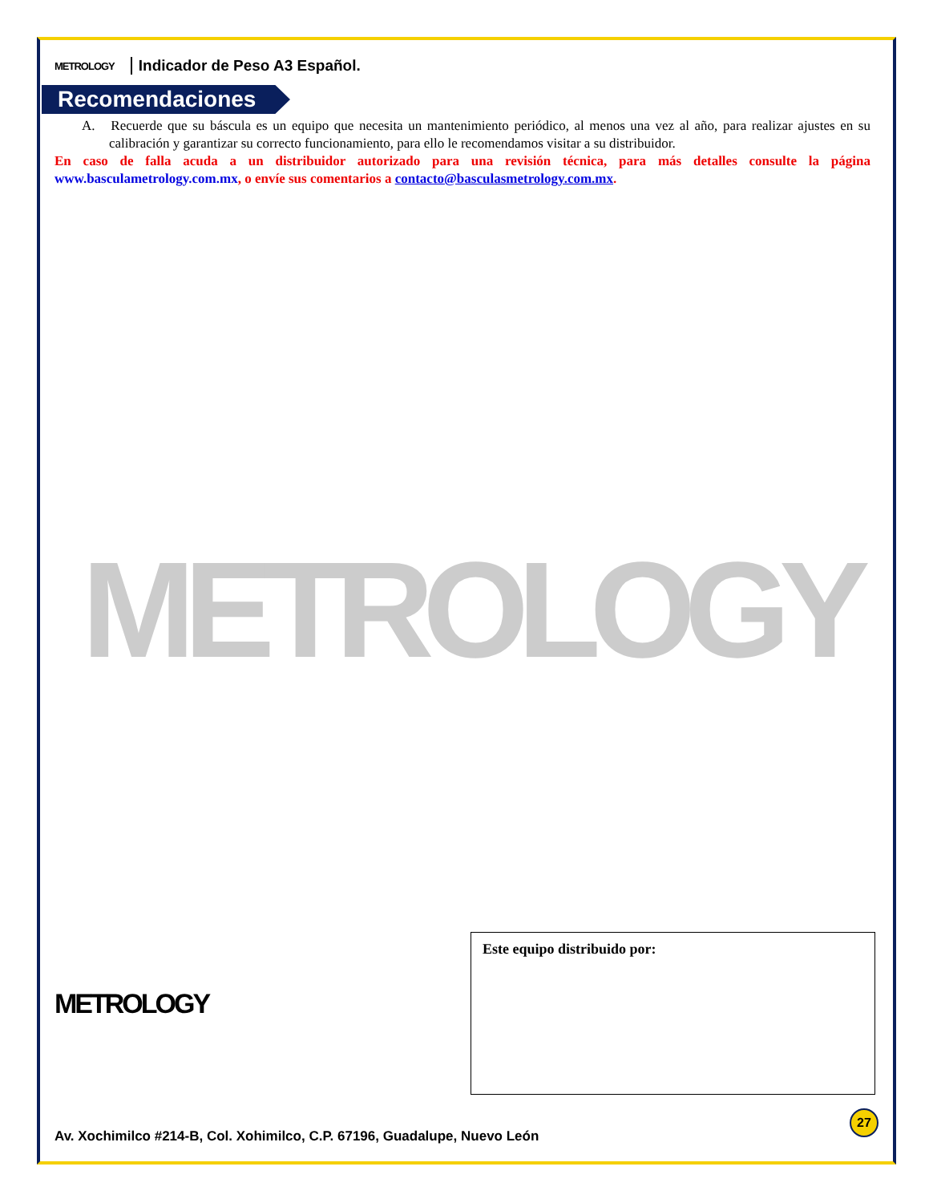METROLOGY Indicador de Peso A3 Español.
Recomendaciones
A. Recuerde que su báscula es un equipo que necesita un mantenimiento periódico, al menos una vez al año, para realizar ajustes en su calibración y garantizar su correcto funcionamiento, para ello le recomendamos visitar a su distribuidor.
En caso de falla acuda a un distribuidor autorizado para una revisión técnica, para más detalles consulte la página www.basculametrology.com.mx, o envíe sus comentarios a contacto@basculasmetrology.com.mx.
METROLOGY
METROLOGY
Este equipo distribuido por:
27
Av. Xochimilco #214-B, Col. Xohimilco, C.P. 67196, Guadalupe, Nuevo León